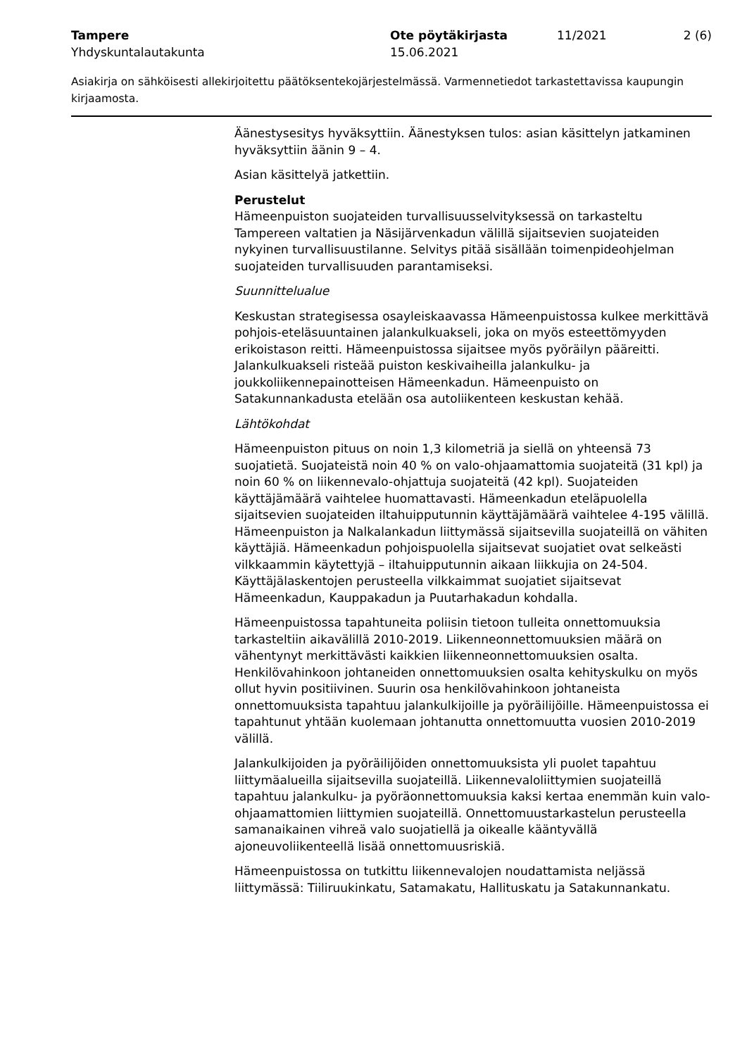Tampere
Yhdyskuntalautakunta
Ote pöytäkirjasta
15.06.2021
11/2021 2 (6)
Asiakirja on sähköisesti allekirjoitettu päätöksentekojärjestelmässä. Varmennetiedot tarkastettavissa kaupungin kirjaamosta.
Äänestysesitys hyväksyttiin. Äänestyksen tulos: asian käsittelyn jatkaminen hyväksyttiin äänin 9 – 4.
Asian käsittelyä jatkettiin.
Perustelut
Hämeenpuiston suojateiden turvallisuusselvityksessä on tarkasteltu Tampereen valtatien ja Näsijärvenkadun välillä sijaitsevien suojateiden nykyinen turvallisuustilanne. Selvitys pitää sisällään toimenpideohjelman suojateiden turvallisuuden parantamiseksi.
Suunnittelualue
Keskustan strategisessa osayleiskaavassa Hämeenpuistossa kulkee merkittävä pohjois-eteläsuuntainen jalankulkuakseli, joka on myös esteettömyyden erikoistason reitti. Hämeenpuistossa sijaitsee myös pyöräilyn pääreitti. Jalankulkuakseli risteää puiston keskivaiheilla jalankulku- ja joukkoliikennepainotteisen Hämeenkadun. Hämeenpuisto on Satakunnankadusta etelään osa autoliikenteen keskustan kehää.
Lähtökohdat
Hämeenpuiston pituus on noin 1,3 kilometriä ja siellä on yhteensä 73 suojatietä. Suojateistä noin 40 % on valo-ohjaamattomia suojateitä (31 kpl) ja noin 60 % on liikennevalo-ohjattuja suojateitä (42 kpl). Suojateiden käyttäjämäärä vaihtelee huomattavasti. Hämeenkadun eteläpuolella sijaitsevien suojateiden iltahuipputunnin käyttäjämäärä vaihtelee 4-195 välillä. Hämeenpuiston ja Nalkalankadun liittymässä sijaitsevilla suojateillä on vähiten käyttäjiä. Hämeenkadun pohjoispuolella sijaitsevat suojatiet ovat selkeästi vilkkaammin käytettyjä – iltahuipputunnin aikaan liikkujia on 24-504. Käyttäjälaskentojen perusteella vilkkaimmat suojatiet sijaitsevat Hämeenkadun, Kauppakadun ja Puutarhakadun kohdalla.
Hämeenpuistossa tapahtuneita poliisin tietoon tulleita onnettomuuksia tarkasteltiin aikavälillä 2010-2019. Liikenneonnettomuuksien määrä on vähentynyt merkittävästi kaikkien liikenneonnettomuuksien osalta. Henkilövahinkoon johtaneiden onnettomuuksien osalta kehityskulku on myös ollut hyvin positiivinen. Suurin osa henkilövahinkoon johtaneista onnettomuuksista tapahtuu jalankulkijoille ja pyöräilijöille. Hämeenpuistossa ei tapahtunut yhtään kuolemaan johtanutta onnettomuutta vuosien 2010-2019 välillä.
Jalankulkijoiden ja pyöräilijöiden onnettomuuksista yli puolet tapahtuu liittymäalueilla sijaitsevilla suojateillä. Liikennevaloliittymien suojateillä tapahtuu jalankulku- ja pyöräonnettomuuksia kaksi kertaa enemmän kuin valo-ohjaamattomien liittymien suojateillä. Onnettomuustarkastelun perusteella samanaikainen vihreä valo suojatiellä ja oikealle kääntyvällä ajoneuvoliikenteellä lisää onnettomuusriskiä.
Hämeenpuistossa on tutkittu liikennevalojen noudattamista neljässä liittymässä: Tiiliruukinkatu, Satamakatu, Hallituskatu ja Satakunnankatu.